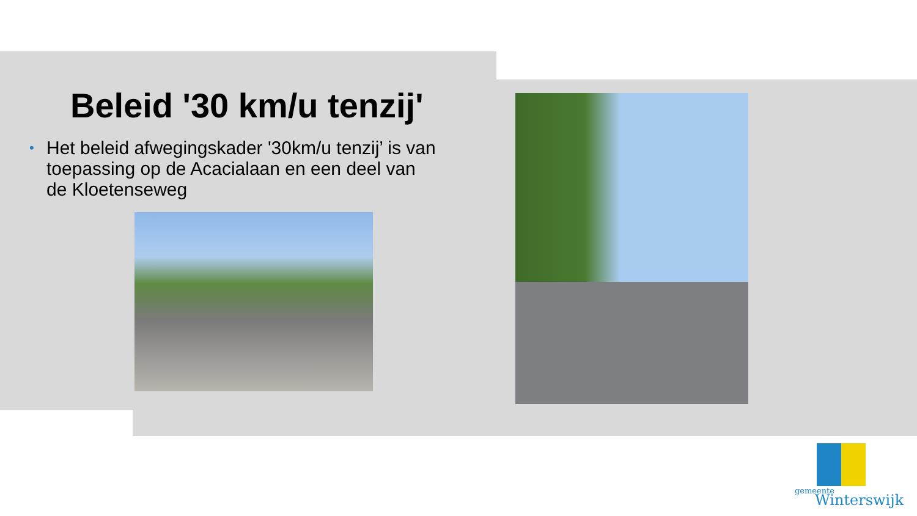Beleid '30 km/u tenzij'
• Het beleid afwegingskader '30km/u tenzij’ is van toepassing op de Acacialaan en een deel van de Kloetenseweg
gemeente
Winterswijk